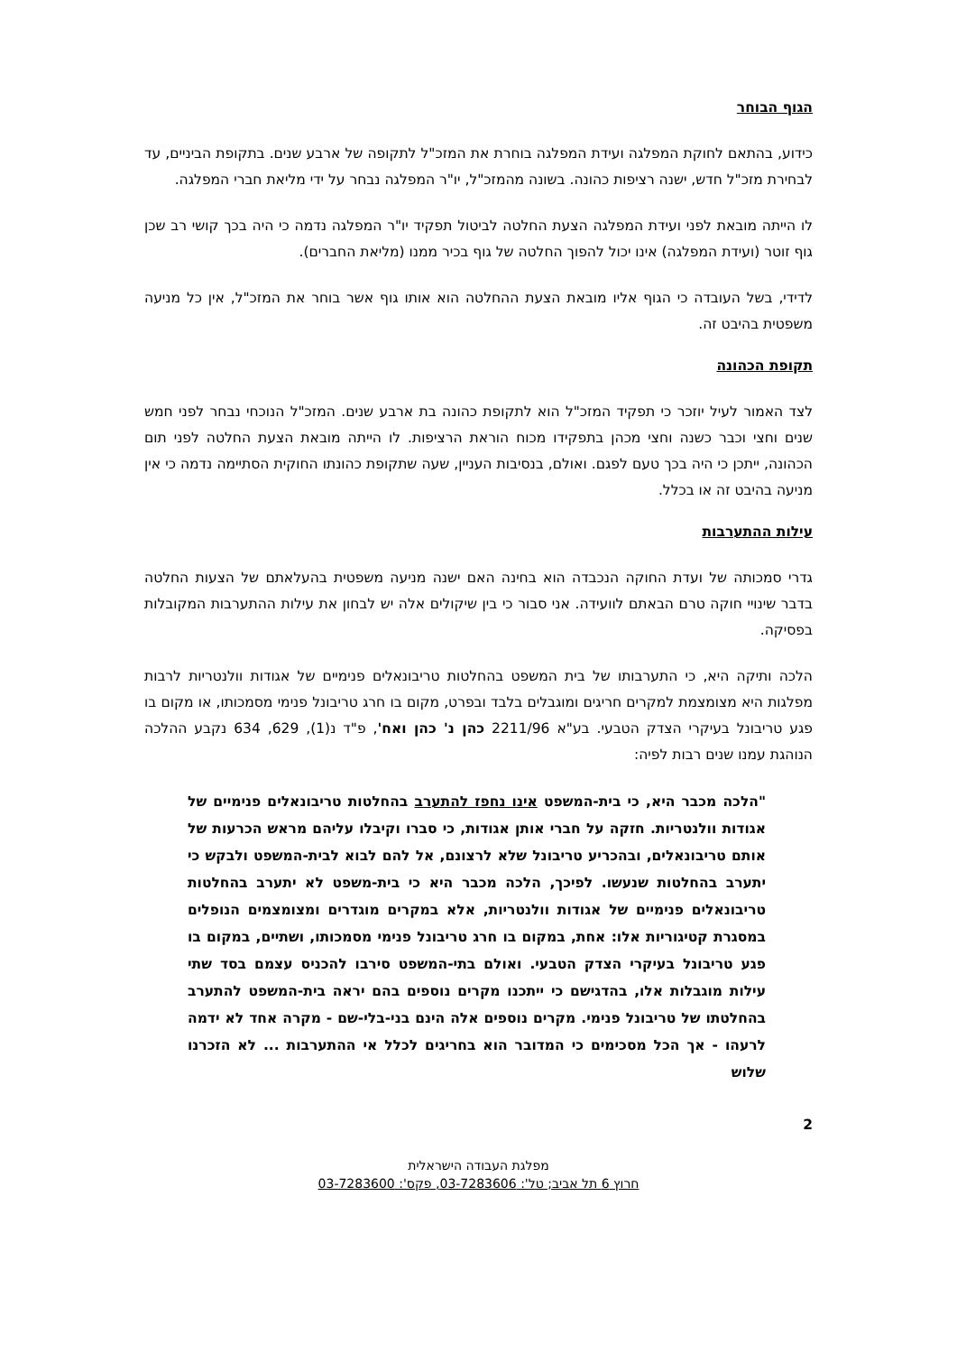הגוף הבוחר
כידוע, בהתאם לחוקת המפלגה ועידת המפלגה בוחרת את המזכ"ל לתקופה של ארבע שנים. בתקופת הביניים, עד לבחירת מזכ"ל חדש, ישנה רציפות כהונה. בשונה מהמזכ"ל, יו"ר המפלגה נבחר על ידי מליאת חברי המפלגה.
לו הייתה מובאת לפני ועידת המפלגה הצעת החלטה לביטול תפקיד יו"ר המפלגה נדמה כי היה בכך קושי רב שכן גוף זוטר (ועידת המפלגה) אינו יכול להפוך החלטה של גוף בכיר ממנו (מליאת החברים).
לדידי, בשל העובדה כי הגוף אליו מובאת הצעת ההחלטה הוא אותו גוף אשר בוחר את המזכ"ל, אין כל מניעה משפטית בהיבט זה.
תקופת הכהונה
לצד האמור לעיל יוזכר כי תפקיד המזכ"ל הוא לתקופת כהונה בת ארבע שנים. המזכ"ל הנוכחי נבחר לפני חמש שנים וחצי וכבר כשנה וחצי מכהן בתפקידו מכוח הוראת הרציפות. לו הייתה מובאת הצעת החלטה לפני תום הכהונה, ייתכן כי היה בכך טעם לפגם. ואולם, בנסיבות העניין, שעה שתקופת כהונתו החוקית הסתיימה נדמה כי אין מניעה בהיבט זה או בכלל.
עילות ההתערבות
גדרי סמכותה של ועדת החוקה הנכבדה הוא בחינה האם ישנה מניעה משפטית בהעלאתם של הצעות החלטה בדבר שינויי חוקה טרם הבאתם לוועידה. אני סבור כי בין שיקולים אלה יש לבחון את עילות ההתערבות המקובלות בפסיקה.
הלכה ותיקה היא, כי התערבותו של בית המשפט בהחלטות טריבונאלים פנימיים של אגודות וולנטריות לרבות מפלגות היא מצומצמת למקרים חריגים ומוגבלים בלבד ובפרט, מקום בו חרג טריבונל פנימי מסמכותו, או מקום בו פגע טריבונל בעיקרי הצדק הטבעי. בע"א 2211/96 כהן נ' כהן ואח', פ"ד נ(1), 629, 634 נקבע ההלכה הנוהגת עמנו שנים רבות לפיה:
"הלכה מכבר היא, כי בית-המשפט אינו נחפז להתערב בהחלטות טריבונאלים פנימיים של אגודות וולנטריות. חזקה על חברי אותן אגודות, כי סברו וקיבלו עליהם מראש הכרעות של אותם טריבונאלים, ובהכריע טריבונל שלא לרצונם, אל להם לבוא לבית-המשפט ולבקש כי יתערב בהחלטות שנעשו. לפיכך, הלכה מכבר היא כי בית-משפט לא יתערב בהחלטות טריבונאלים פנימיים של אגודות וולנטריות, אלא במקרים מוגדרים ומצומצמים הנופלים במסגרת קטיגוריות אלו: אחת, במקום בו חרג טריבונל פנימי מסמכותו, ושתיים, במקום בו פגע טריבונל בעיקרי הצדק הטבעי. ואולם בתי-המשפט סירבו להכניס עצמם בסד שתי עילות מוגבלות אלו, בהדגישם כי ייתכנו מקרים נוספים בהם יראה בית-המשפט להתערב בהחלטתו של טריבונל פנימי. מקרים נוספים אלה הינם בני-בלי-שם - מקרה אחד לא ידמה לרעהו - אך הכל מסכימים כי המדובר הוא בחריגים לכלל אי ההתערבות ... לא הזכרנו שלוש
2
מפלגת העבודה הישראלית
חרוץ 6 תל אביב; טל': 03-7283606, פקס': 03-7283600